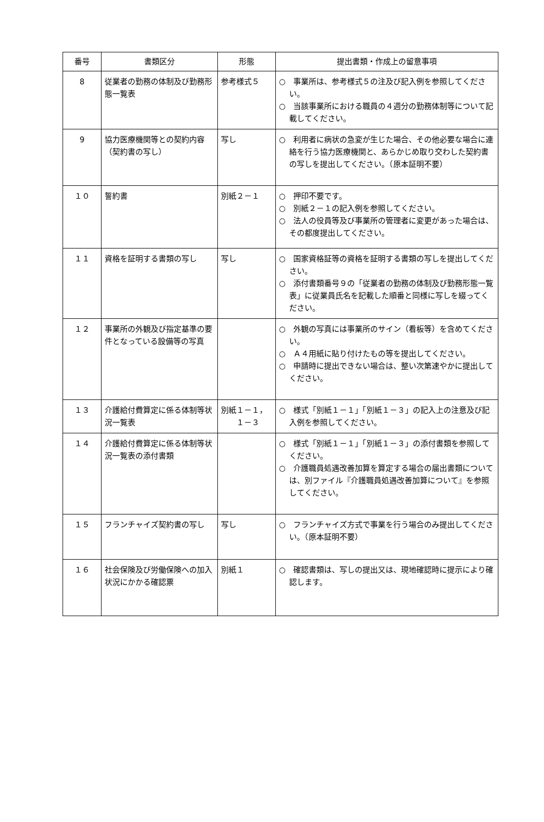| 番号 | 書類区分 | 形態 | 提出書類・作成上の留意事項 |
| --- | --- | --- | --- |
| 8 | 従業者の勤務の体制及び勤務形態一覧表 | 参考様式５ | ○ 事業所は、参考様式５の注及び記入例を参照してください。 ○ 当該事業所における職員の４週分の勤務体制等について記載してください。 |
| 9 | 協力医療機関等との契約内容（契約書の写し） | 写し | ○ 利用者に病状の急変が生じた場合、その他必要な場合に連絡を行う協力医療機関と、あらかじめ取り交わした契約書の写しを提出してください。（原本証明不要） |
| １０ | 誓約書 | 別紙２－１ | ○ 押印不要です。 ○ 別紙２－１の記入例を参照してください。 ○ 法人の役員等及び事業所の管理者に変更があった場合は、その都度提出してください。 |
| １１ | 資格を証明する書類の写し | 写し | ○ 国家資格証等の資格を証明する書類の写しを提出してください。 ○ 添付書類番号９の「従業者の勤務の体制及び勤務形態一覧表」に従業員氏名を記載した順番と同様に写しを綴ってください。 |
| １２ | 事業所の外観及び指定基準の要件となっている設備等の写真 | | ○ 外観の写真には事業所のサイン（看板等）を含めてください。 ○ Ａ４用紙に貼り付けたもの等を提出してください。 ○ 申請時に提出できない場合は、整い次第速やかに提出してください。 |
| １３ | 介護給付費算定に係る体制等状況一覧表 | 別紙１－１， １－３ | ○ 様式「別紙１－１」「別紙１－３」の記入上の注意及び記入例を参照してください。 |
| １４ | 介護給付費算定に係る体制等状況一覧表の添付書類 | | ○ 様式「別紙１－１」「別紙１－３」の添付書類を参照してください。 ○ 介護職員処遇改善加算を算定する場合の届出書類については、別ファイル『介護職員処遇改善加算について』を参照してください。 |
| １５ | フランチャイズ契約書の写し | 写し | ○ フランチャイズ方式で事業を行う場合のみ提出してください。（原本証明不要） |
| １６ | 社会保険及び労働保険への加入状況にかかる確認票 | 別紙１ | ○ 確認書類は、写しの提出又は、現地確認時に提示により確認します。 |